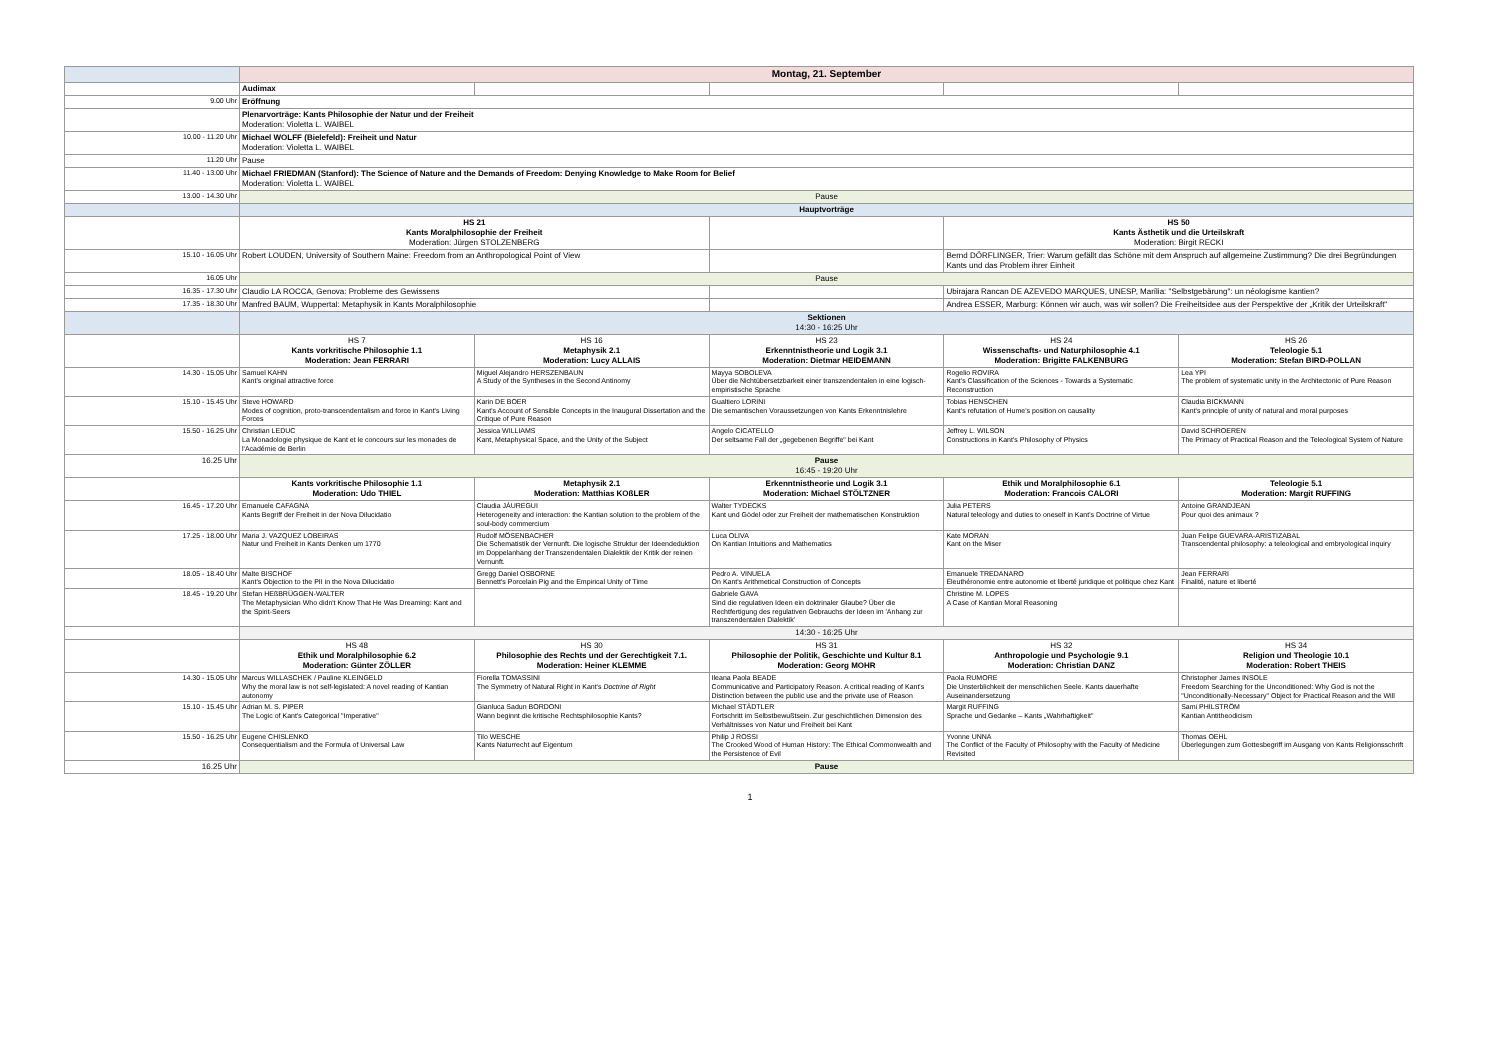| | Montag, 21. September | | | | |
| | Audimax | | | | |
| 9.00 Uhr | Eröffnung | | | | |
| | Plenarvorträge: Kants Philosophie der Natur und der Freiheit Moderation: Violetta L. WAIBEL | | | | |
| 10.00 - 11.20 Uhr | Michael WOLFF (Bielefeld): Freiheit und Natur Moderation: Violetta L. WAIBEL | | | | |
| 11.20 Uhr | Pause | | | | |
| 11.40 - 13.00 Uhr | Michael FRIEDMAN (Stanford): The Science of Nature and the Demands of Freedom: Denying Knowledge to Make Room for Belief Moderation: Violetta L. WAIBEL | | | | |
| 13.00 - 14.30 Uhr | Pause | | | | |
| | Hauptvorträge | | | | |
| | HS 21 Kants Moralphilosophie der Freiheit Moderation: Jürgen STOLZENBERG | | | HS 50 Kants Ästhetik und die Urteilskraft Moderation: Birgit RECKI | |
| 15.10 - 16.05 Uhr | Robert LOUDEN, University of Southern Maine: Freedom from an Anthropological Point of View | | | Bernd DÖRFLINGER, Trier: Warum gefällt das Schöne mit dem Anspruch auf allgemeine Zustimmung? Die drei Begründungen Kants und das Problem ihrer Einheit | |
| 16.05 Uhr | Pause | | | | |
| 16.35 - 17.30 Uhr | Claudio LA ROCCA, Genova: Probleme des Gewissens | | | Ubirajara Rancan DE AZEVEDO MARQUES, UNESP, Marília: "Selbstgebärung": un néologisme kantien? | |
| 17.35 - 18.30 Uhr | Manfred BAUM, Wuppertal: Metaphysik in Kants Moralphilosophie | | | Andrea ESSER, Marburg: Können wir auch, was wir sollen? Die Freiheitsidee aus der Perspektive der „Kritik der Urteilskraft" | |
| | Sektionen 14:30 - 16:25 Uhr | | | | |
| | HS 7 Kants vorkritische Philosophie 1.1 Moderation: Jean FERRARI | HS 16 Metaphysik 2.1 Moderation: Lucy ALLAIS | HS 23 Erkenntnistheorie und Logik 3.1 Moderation: Dietmar HEIDEMANN | HS 24 Wissenschafts- und Naturphilosophie 4.1 Moderation: Brigitte FALKENBURG | HS 26 Teleologie 5.1 Moderation: Stefan BIRD-POLLAN |
| 14.30 - 15.05 Uhr | Samuel KAHN Kant's original attractive force | Miguel Alejandro HERSZENBAUN A Study of the Syntheses in the Second Antinomy | Mayya SOBOLEVA Über die Nichtübersetzbarkeit einer transzendentalen in eine logisch-empiristische Sprache | Rogelio ROVIRA Kant's Classification of the Sciences - Towards a Systematic Reconstruction | Lea YPI The problem of systematic unity in the Architectonic of Pure Reason |
| 15.10 - 15.45 Uhr | Steve HOWARD Modes of cognition, proto-transcendentalism and force in Kant's Living Forces | Karin DE BOER Kant's Account of Sensible Concepts in the Inaugural Dissertation and the Critique of Pure Reason | Gualtiero LORINI Die semantischen Voraussetzungen von Kants Erkenntnislehre | Tobias HENSCHEN Kant's refutation of Hume's position on causality | Claudia BICKMANN Kant's principle of unity of natural and moral purposes |
| 15.50 - 16.25 Uhr | Christian LEDUC La Monadologie physique de Kant et le concours sur les monades de l'Académie de Berlin | Jessica WILLIAMS Kant, Metaphysical Space, and the Unity of the Subject | Angelo CICATELLO Der seltsame Fall der „gegebenen Begriffe" bei Kant | Jeffrey L. WILSON Constructions in Kant's Philosophy of Physics | David SCHROEREN The Primacy of Practical Reason and the Teleological System of Nature |
| 16.25 Uhr | Pause 16:45 - 19:20 Uhr | | | | |
| | Kants vorkritische Philosophie 1.1 Moderation: Udo THIEL | Metaphysik 2.1 Moderation: Matthias KOßLER | Erkenntnistheorie und Logik 3.1 Moderation: Michael STÖLTZNER | Ethik und Moralphilosophie 6.1 Moderation: Francois CALORI | Teleologie 5.1 Moderation: Margit RUFFING |
| 16.45 - 17.20 Uhr | Emanuele CAFAGNA Kants Begriff der Freiheit in der Nova Dilucidatio | Claudia JÁUREGUI Heterogeneity and interaction: the Kantian solution to the problem of the soul-body commercium | Walter TYDECKS Kant und Gödel oder zur Freiheit der mathematischen Konstruktion | Julia PETERS Natural teleology and duties to oneself in Kant's Doctrine of Virtue | Antoine GRANDJEAN Pour quoi des animaux ? |
| 17.25 - 18.00 Uhr | Maria J. VAZQUEZ LOBEIRAS Natur und Freiheit in Kants Denken um 1770 | Rudolf MÖSENBACHER Die Schematistik der Vernunft. Die logische Struktur der Ideendeduktion im Doppelanhang der Transzendentalen Dialektik der Kritik der reinen Vernunft. | Luca OLIVA On Kantian Intuitions and Mathematics | Kate MORAN Kant on the Miser | Juan Felipe GUEVARA-ARISTIZABAL Transcendental philosophy: a teleological and embryological inquiry |
| 18.05 - 18.40 Uhr | Malte BISCHOF Kant's Objection to the PII in the Nova Dilucidatio | Gregg Daniel OSBORNE Bennett's Porcelain Pig and the Empirical Unity of Time | Pedro A. VINUELA On Kant's Arithmetical Construction of Concepts | Emanuele TREDANARO Éleuthéronomie entre autonomie et liberté juridique et politique chez Kant | Jean FERRARI Finalité, nature et liberté |
| 18.45 - 19.20 Uhr | Stefan HEßBRÜGGEN-WALTER The Metaphysician Who didn't Know That He Was Dreaming: Kant and the Spirit-Seers | | Gabriele GAVA Sind die regulativen Ideen ein doktrinaler Glaube? Über die Rechtfertigung des regulativen Gebrauchs der Ideen im 'Anhang zur transzendentalen Dialektik' | Christine M. LOPES A Case of Kantian Moral Reasoning | |
| | 14:30 - 16:25 Uhr | | | | |
| | HS 48 Ethik und Moralphilosophie 6.2 Moderation: Günter ZÖLLER | HS 30 Philosophie des Rechts und der Gerechtigkeit 7.1. Moderation: Heiner KLEMME | HS 31 Philosophie der Politik, Geschichte und Kultur 8.1 Moderation: Georg MOHR | HS 32 Anthropologie und Psychologie 9.1 Moderation: Christian DANZ | HS 34 Religion und Theologie 10.1 Moderation: Robert THEIS |
| 14.30 - 15.05 Uhr | Marcus WILLASCHEK / Pauline KLEINGELD Why the moral law is not self-legislated: A novel reading of Kantian autonomy | Fiorella TOMASSINI The Symmetry of Natural Right in Kant's Doctrine of Right | Ileana Paola BEADE Communicative and Participatory Reason. A critical reading of Kant's Distinction between the public use and the private use of Reason | Paola RUMORE Die Unsterblichkeit der menschlichen Seele. Kants dauerhafte Auseinandersetzung | Christopher James INSOLE Freedom Searching for the Unconditioned: Why God is not the "Unconditionally-Necessary" Object for Practical Reason and the Will |
| 15.10 - 15.45 Uhr | Adrian M. S. PIPER The Logic of Kant's Categorical "Imperative" | Gianluca Sadun BORDONI Wann beginnt die kritische Rechtsphilosophie Kants? | Michael STÄDTLER Fortschritt im Selbstbewußtsein. Zur geschichtlichen Dimension des Verhältnisses von Natur und Freiheit bei Kant | Margit RUFFING Sprache und Gedanke – Kants „Wahrhaftigkeit" | Sami PHILSTRÖM Kantian Antitheodicism |
| 15.50 - 16.25 Uhr | Eugene CHISLENKO Consequentialism and the Formula of Universal Law | Tilo WESCHE Kants Naturrecht auf Eigentum | Philip J ROSSI The Crooked Wood of Human History: The Ethical Commonwealth and the Persistence of Evil | Yvonne UNNA The Conflict of the Faculty of Philosophy with the Faculty of Medicine Revisited | Thomas OEHL Überlegungen zum Gottesbegriff im Ausgang von Kants Religionsschrift |
| 16.25 Uhr | Pause | | | | |
1